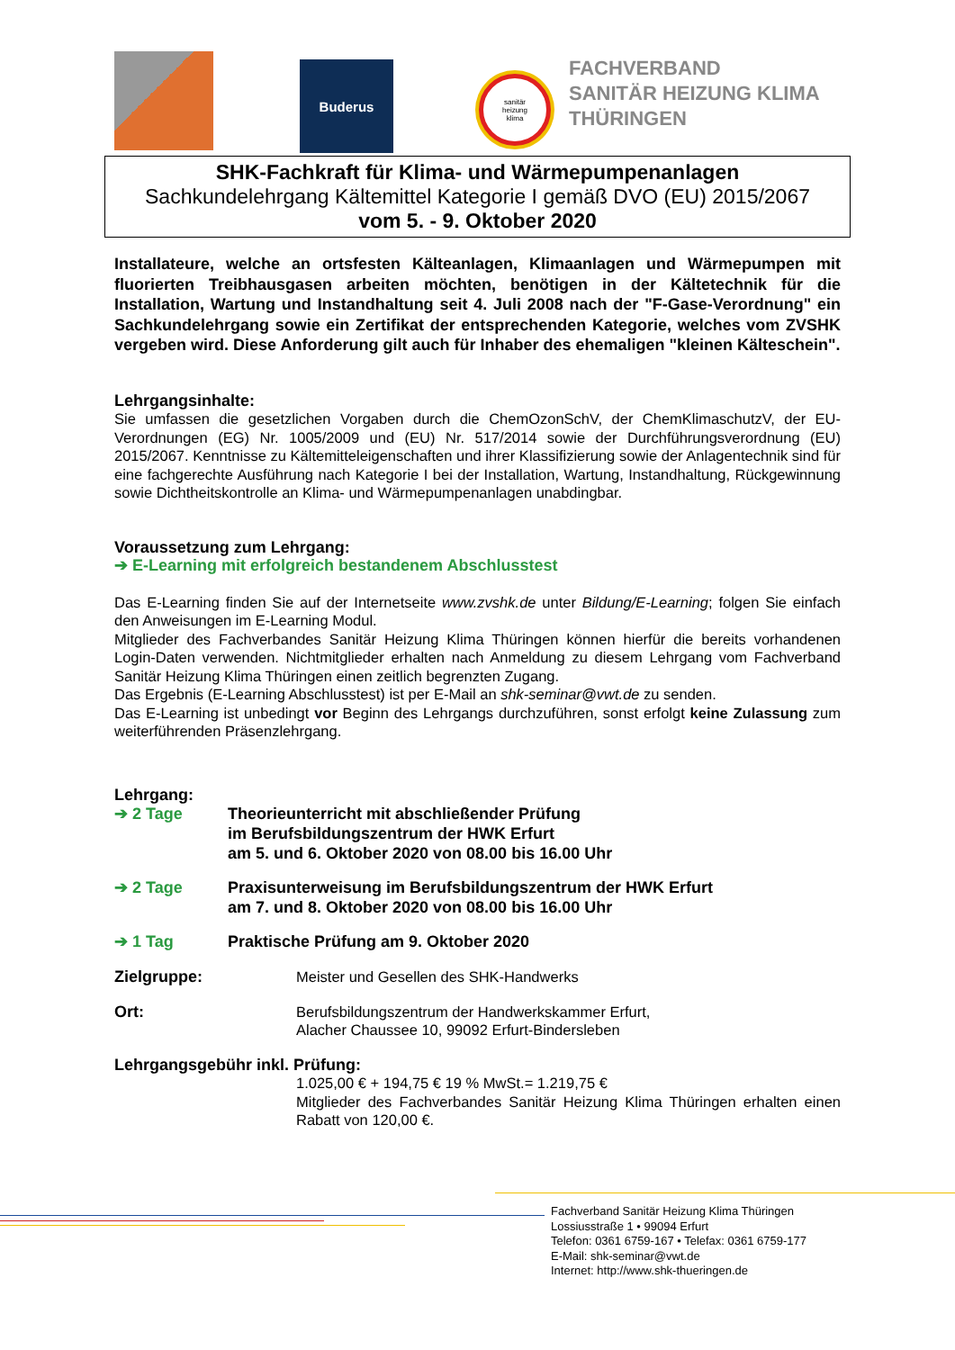Buderus
sanitär
heizung
klima
FACHVERBAND
SANITÄR HEIZUNG KLIMA
THÜRINGEN
SHK-Fachkraft für Klima- und Wärmepumpenanlagen
Sachkundelehrgang Kältemittel Kategorie I gemäß DVO (EU) 2015/2067
vom 5. - 9. Oktober 2020
Installateure, welche an ortsfesten Kälteanlagen, Klimaanlagen und Wärmepumpen mit fluorierten Treibhausgasen arbeiten möchten, benötigen in der Kältetechnik für die Installation, Wartung und Instandhaltung seit 4. Juli 2008 nach der "F-Gase-Verordnung" ein Sachkundelehrgang sowie ein Zertifikat der entsprechenden Kategorie, welches vom ZVSHK vergeben wird. Diese Anforderung gilt auch für Inhaber des ehemaligen "kleinen Kälteschein".
Lehrgangsinhalte:
Sie umfassen die gesetzlichen Vorgaben durch die ChemOzonSchV, der ChemKlimaschutzV, der EU-Verordnungen (EG) Nr. 1005/2009 und (EU) Nr. 517/2014 sowie der Durchführungsverordnung (EU) 2015/2067. Kenntnisse zu Kältemitteleigenschaften und ihrer Klassifizierung sowie der Anlagentechnik sind für eine fachgerechte Ausführung nach Kategorie I bei der Installation, Wartung, Instandhaltung, Rückgewinnung sowie Dichtheitskontrolle an Klima- und Wärmepumpenanlagen unabdingbar.
Voraussetzung zum Lehrgang:
➔ E-Learning mit erfolgreich bestandenem Abschlusstest
Das E-Learning finden Sie auf der Internetseite www.zvshk.de unter Bildung/E-Learning; folgen Sie einfach den Anweisungen im E-Learning Modul.
Mitglieder des Fachverbandes Sanitär Heizung Klima Thüringen können hierfür die bereits vorhandenen Login-Daten verwenden. Nichtmitglieder erhalten nach Anmeldung zu diesem Lehrgang vom Fachverband Sanitär Heizung Klima Thüringen einen zeitlich begrenzten Zugang.
Das Ergebnis (E-Learning Abschlusstest) ist per E-Mail an shk-seminar@vwt.de zu senden.
Das E-Learning ist unbedingt vor Beginn des Lehrgangs durchzuführen, sonst erfolgt keine Zulassung zum weiterführenden Präsenzlehrgang.
Lehrgang:
➔ 2 Tage Theorieunterricht mit abschließender Prüfung
im Berufsbildungszentrum der HWK Erfurt
am 5. und 6. Oktober 2020 von 08.00 bis 16.00 Uhr
➔ 2 Tage Praxisunterweisung im Berufsbildungszentrum der HWK Erfurt
am 7. und 8. Oktober 2020 von 08.00 bis 16.00 Uhr
➔ 1 Tag Praktische Prüfung am 9. Oktober 2020
Zielgruppe: Meister und Gesellen des SHK-Handwerks
Ort: Berufsbildungszentrum der Handwerkskammer Erfurt,
Alacher Chaussee 10, 99092 Erfurt-Bindersleben
Lehrgangsgebühr inkl. Prüfung:
1.025,00 € + 194,75 € 19 % MwSt.= 1.219,75 €
Mitglieder des Fachverbandes Sanitär Heizung Klima Thüringen erhalten einen Rabatt von 120,00 €.
Fachverband Sanitär Heizung Klima Thüringen
Lossiusstraße 1 • 99094 Erfurt
Telefon: 0361 6759-167 • Telefax: 0361 6759-177
E-Mail: shk-seminar@vwt.de
Internet: http://www.shk-thueringen.de